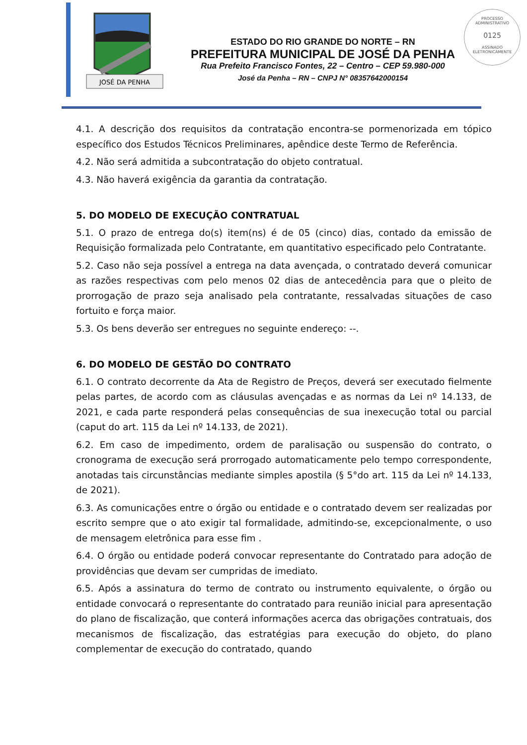JOSÉ DA PENHA
ESTADO DO RIO GRANDE DO NORTE – RN
PREFEITURA MUNICIPAL DE JOSÉ DA PENHA
Rua Prefeito Francisco Fontes, 22 – Centro – CEP 59.980-000
José da Penha – RN – CNPJ N° 08357642000154
PROCESSO ADMINISTRATIVO
0125
ASSINADO ELETRONICAMENTE
4.1. A descrição dos requisitos da contratação encontra-se pormenorizada em tópico específico dos Estudos Técnicos Preliminares, apêndice deste Termo de Referência.
4.2. Não será admitida a subcontratação do objeto contratual.
4.3. Não haverá exigência da garantia da contratação.
5. DO MODELO DE EXECUÇÃO CONTRATUAL
5.1. O prazo de entrega do(s) item(ns) é de 05 (cinco) dias, contado da emissão de Requisição formalizada pelo Contratante, em quantitativo especificado pelo Contratante.
5.2. Caso não seja possível a entrega na data avençada, o contratado deverá comunicar as razões respectivas com pelo menos 02 dias de antecedência para que o pleito de prorrogação de prazo seja analisado pela contratante, ressalvadas situações de caso fortuito e força maior.
5.3. Os bens deverão ser entregues no seguinte endereço: --.
6. DO MODELO DE GESTÃO DO CONTRATO
6.1. O contrato decorrente da Ata de Registro de Preços, deverá ser executado fielmente pelas partes, de acordo com as cláusulas avençadas e as normas da Lei nº 14.133, de 2021, e cada parte responderá pelas consequências de sua inexecução total ou parcial (caput do art. 115 da Lei nº 14.133, de 2021).
6.2. Em caso de impedimento, ordem de paralisação ou suspensão do contrato, o cronograma de execução será prorrogado automaticamente pelo tempo correspondente, anotadas tais circunstâncias mediante simples apostila (§ 5°do art. 115 da Lei nº 14.133, de 2021).
6.3. As comunicações entre o órgão ou entidade e o contratado devem ser realizadas por escrito sempre que o ato exigir tal formalidade, admitindo-se, excepcionalmente, o uso de mensagem eletrônica para esse fim .
6.4. O órgão ou entidade poderá convocar representante do Contratado para adoção de providências que devam ser cumpridas de imediato.
6.5. Após a assinatura do termo de contrato ou instrumento equivalente, o órgão ou entidade convocará o representante do contratado para reunião inicial para apresentação do plano de fiscalização, que conterá informações acerca das obrigações contratuais, dos mecanismos de fiscalização, das estratégias para execução do objeto, do plano complementar de execução do contratado, quando